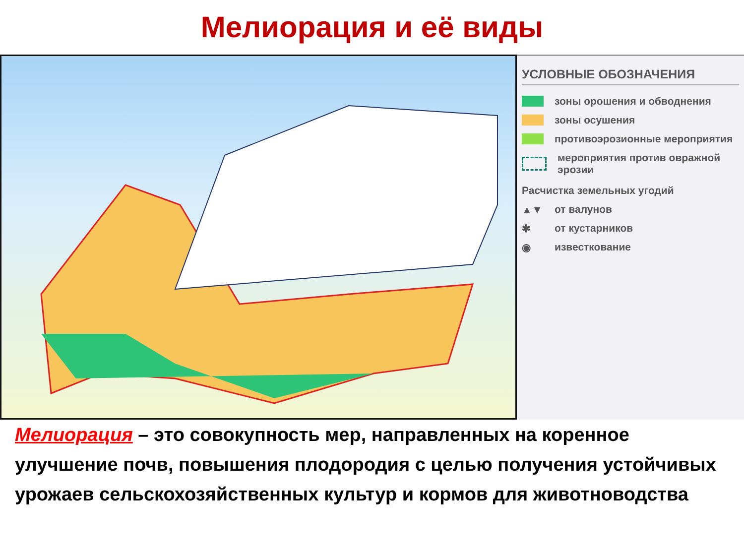Мелиорация и её виды
УСЛОВНЫЕ ОБОЗНАЧЕНИЯ
зоны орошения и обводнения
зоны осушения
противоэрозионные мероприятия
мероприятия против овражной эрозии
Расчистка земельных угодий
▲▼ от валунов
✱ от кустарников
◉ известкование
Мелиорация – это совокупность мер, направленных на коренное улучшение почв, повышения плодородия с целью получения устойчивых урожаев сельскохозяйственных культур и кормов для животноводства